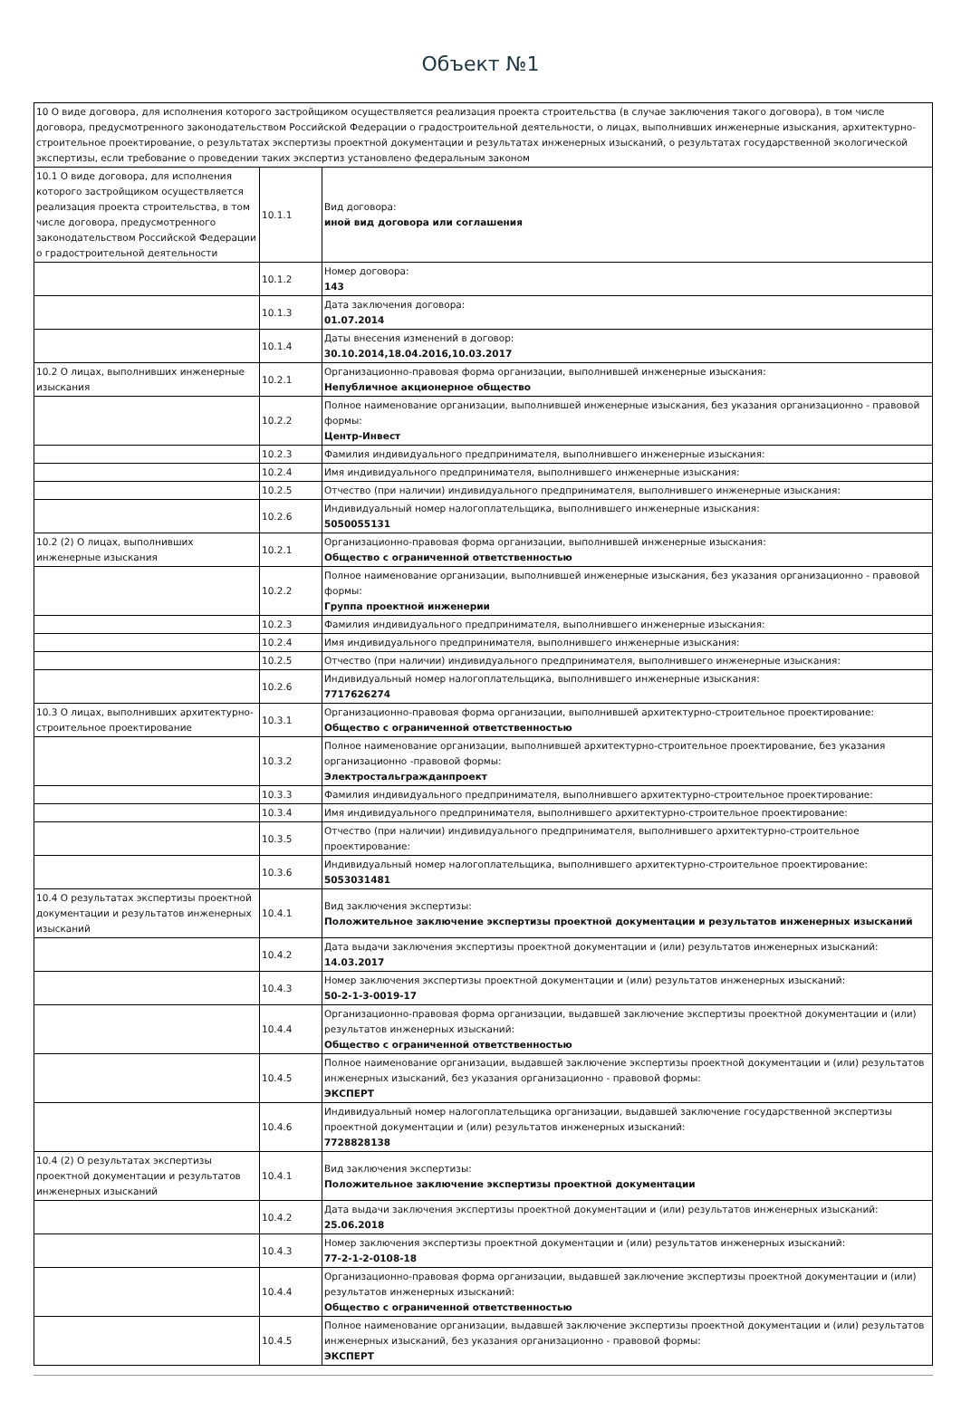Объект №1
| 10 О виде договора, для исполнения которого застройщиком осуществляется реализация проекта строительства (в случае заключения такого договора), в том числе договора, предусмотренного законодательством Российской Федерации о градостроительной деятельности, о лицах, выполнивших инженерные изыскания, архитектурно-строительное проектирование, о результатах экспертизы проектной документации и результатах инженерных изысканий, о результатах государственной экологической экспертизы, если требование о проведении таких экспертиз установлено федеральным законом | | |
| 10.1 О виде договора, для исполнения которого застройщиком осуществляется реализация проекта строительства, в том числе договора, предусмотренного законодательством Российской Федерации о градостроительной деятельности | 10.1.1 | Вид договора: иной вид договора или соглашения |
| | 10.1.2 | Номер договора: 143 |
| | 10.1.3 | Дата заключения договора: 01.07.2014 |
| | 10.1.4 | Даты внесения изменений в договор: 30.10.2014,18.04.2016,10.03.2017 |
| 10.2 О лицах, выполнивших инженерные изыскания | 10.2.1 | Организационно-правовая форма организации, выполнившей инженерные изыскания: Непубличное акционерное общество |
| | 10.2.2 | Полное наименование организации, выполнившей инженерные изыскания, без указания организационно - правовой формы: Центр-Инвест |
| | 10.2.3 | Фамилия индивидуального предпринимателя, выполнившего инженерные изыскания: |
| | 10.2.4 | Имя индивидуального предпринимателя, выполнившего инженерные изыскания: |
| | 10.2.5 | Отчество (при наличии) индивидуального предпринимателя, выполнившего инженерные изыскания: |
| | 10.2.6 | Индивидуальный номер налогоплательщика, выполнившего инженерные изыскания: 5050055131 |
| 10.2 (2) О лицах, выполнивших инженерные изыскания | 10.2.1 | Организационно-правовая форма организации, выполнившей инженерные изыскания: Общество с ограниченной ответственностью |
| | 10.2.2 | Полное наименование организации, выполнившей инженерные изыскания, без указания организационно - правовой формы: Группа проектной инженерии |
| | 10.2.3 | Фамилия индивидуального предпринимателя, выполнившего инженерные изыскания: |
| | 10.2.4 | Имя индивидуального предпринимателя, выполнившего инженерные изыскания: |
| | 10.2.5 | Отчество (при наличии) индивидуального предпринимателя, выполнившего инженерные изыскания: |
| | 10.2.6 | Индивидуальный номер налогоплательщика, выполнившего инженерные изыскания: 7717626274 |
| 10.3 О лицах, выполнивших архитектурно-строительное проектирование | 10.3.1 | Организационно-правовая форма организации, выполнившей архитектурно-строительное проектирование: Общество с ограниченной ответственностью |
| | 10.3.2 | Полное наименование организации, выполнившей архитектурно-строительное проектирование, без указания организационно -правовой формы: Электростальгражданпроект |
| | 10.3.3 | Фамилия индивидуального предпринимателя, выполнившего архитектурно-строительное проектирование: |
| | 10.3.4 | Имя индивидуального предпринимателя, выполнившего архитектурно-строительное проектирование: |
| | 10.3.5 | Отчество (при наличии) индивидуального предпринимателя, выполнившего архитектурно-строительное проектирование: |
| | 10.3.6 | Индивидуальный номер налогоплательщика, выполнившего архитектурно-строительное проектирование: 5053031481 |
| 10.4 О результатах экспертизы проектной документации и результатов инженерных изысканий | 10.4.1 | Вид заключения экспертизы: Положительное заключение экспертизы проектной документации и результатов инженерных изысканий |
| | 10.4.2 | Дата выдачи заключения экспертизы проектной документации и (или) результатов инженерных изысканий: 14.03.2017 |
| | 10.4.3 | Номер заключения экспертизы проектной документации и (или) результатов инженерных изысканий: 50-2-1-3-0019-17 |
| | 10.4.4 | Организационно-правовая форма организации, выдавшей заключение экспертизы проектной документации и (или) результатов инженерных изысканий: Общество с ограниченной ответственностью |
| | 10.4.5 | Полное наименование организации, выдавшей заключение экспертизы проектной документации и (или) результатов инженерных изысканий, без указания организационно - правовой формы: ЭКСПЕРТ |
| | 10.4.6 | Индивидуальный номер налогоплательщика организации, выдавшей заключение государственной экспертизы проектной документации и (или) результатов инженерных изысканий: 7728828138 |
| 10.4 (2) О результатах экспертизы проектной документации и результатов инженерных изысканий | 10.4.1 | Вид заключения экспертизы: Положительное заключение экспертизы проектной документации |
| | 10.4.2 | Дата выдачи заключения экспертизы проектной документации и (или) результатов инженерных изысканий: 25.06.2018 |
| | 10.4.3 | Номер заключения экспертизы проектной документации и (или) результатов инженерных изысканий: 77-2-1-2-0108-18 |
| | 10.4.4 | Организационно-правовая форма организации, выдавшей заключение экспертизы проектной документации и (или) результатов инженерных изысканий: Общество с ограниченной ответственностью |
| | 10.4.5 | Полное наименование организации, выдавшей заключение экспертизы проектной документации и (или) результатов инженерных изысканий, без указания организационно - правовой формы: ЭКСПЕРТ |